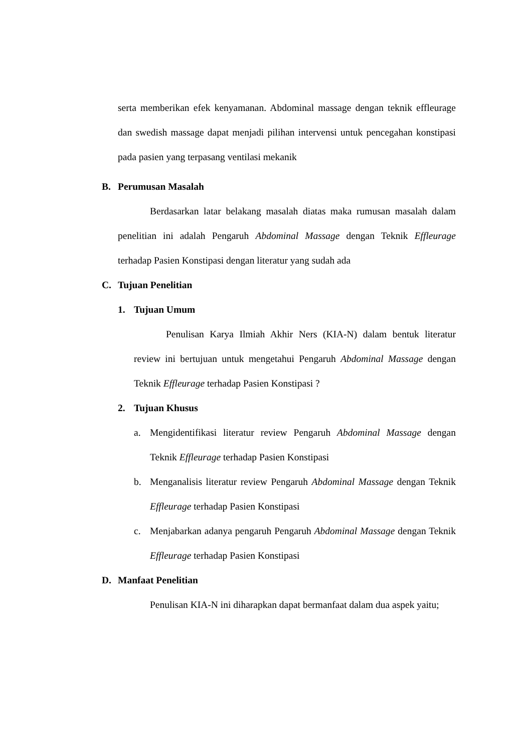serta memberikan efek kenyamanan. Abdominal massage dengan teknik effleurage dan swedish massage dapat menjadi pilihan intervensi untuk pencegahan konstipasi pada pasien yang terpasang ventilasi mekanik
B. Perumusan Masalah
Berdasarkan latar belakang masalah diatas maka rumusan masalah dalam penelitian ini adalah Pengaruh Abdominal Massage dengan Teknik Effleurage terhadap Pasien Konstipasi dengan literatur yang sudah ada
C. Tujuan Penelitian
1. Tujuan Umum
Penulisan Karya Ilmiah Akhir Ners (KIA-N) dalam bentuk literatur review ini bertujuan untuk mengetahui Pengaruh Abdominal Massage dengan Teknik Effleurage terhadap Pasien Konstipasi ?
2. Tujuan Khusus
a.
Mengidentifikasi literatur review Pengaruh Abdominal Massage dengan Teknik Effleurage terhadap Pasien Konstipasi
b.
Menganalisis literatur review Pengaruh Abdominal Massage dengan Teknik Effleurage terhadap Pasien Konstipasi
c.
Menjabarkan adanya pengaruh Pengaruh Abdominal Massage dengan Teknik Effleurage terhadap Pasien Konstipasi
D. Manfaat Penelitian
Penulisan KIA-N ini diharapkan dapat bermanfaat dalam dua aspek yaitu;